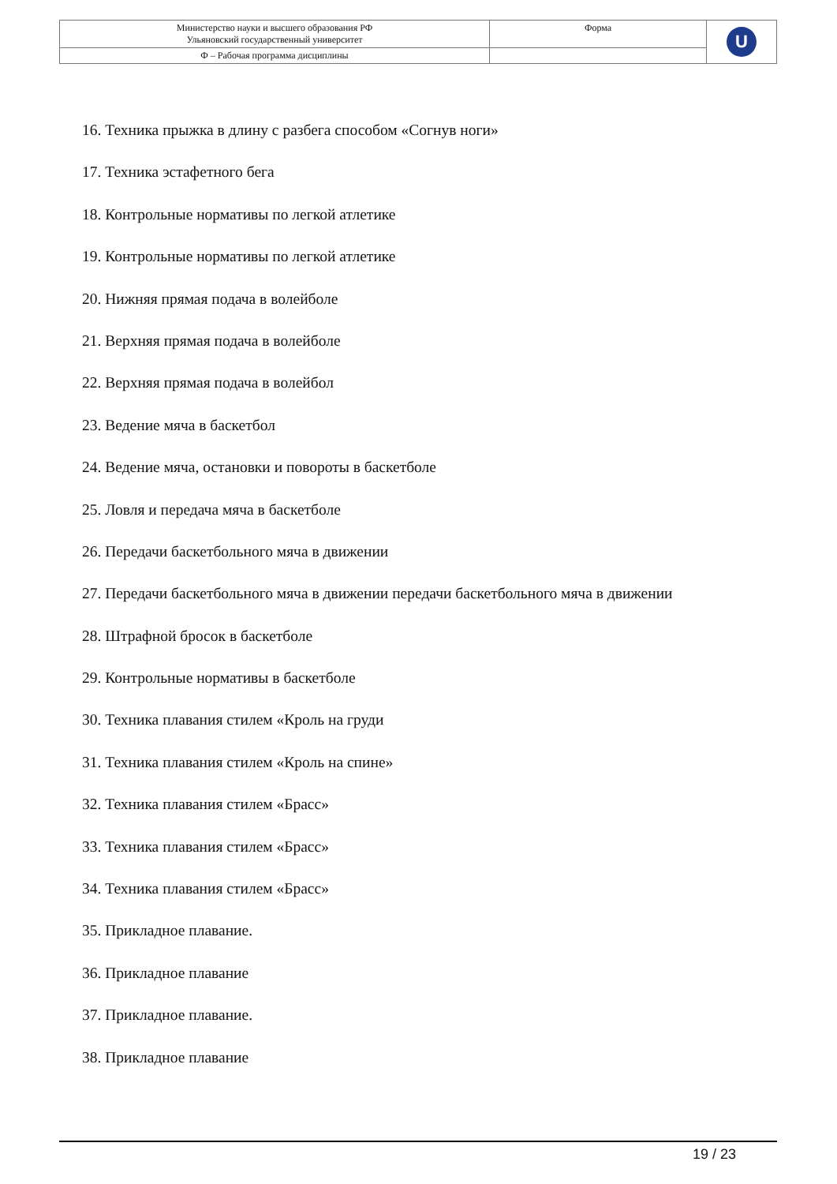| Министерство науки и высшего образования РФ Ульяновский государственный университет | Форма | U |
| Ф – Рабочая программа дисциплины | | |
16. Техника прыжка в длину с разбега способом «Согнув ноги»
17. Техника эстафетного бега
18. Контрольные нормативы по легкой атлетике
19. Контрольные нормативы по легкой атлетике
20. Нижняя прямая подача в волейболе
21. Верхняя прямая подача в волейболе
22. Верхняя прямая подача в волейбол
23. Ведение мяча в баскетбол
24. Ведение мяча, остановки и повороты в баскетболе
25. Ловля и передача мяча в баскетболе
26. Передачи баскетбольного мяча в движении
27. Передачи баскетбольного мяча в движении передачи баскетбольного мяча в движении
28. Штрафной бросок в баскетболе
29. Контрольные нормативы в баскетболе
30. Техника плавания стилем «Кроль на груди
31. Техника плавания стилем «Кроль на спине»
32. Техника плавания стилем «Брасс»
33. Техника плавания стилем «Брасс»
34. Техника плавания стилем «Брасс»
35. Прикладное плавание.
36. Прикладное плавание
37. Прикладное плавание.
38. Прикладное плавание
19 / 23